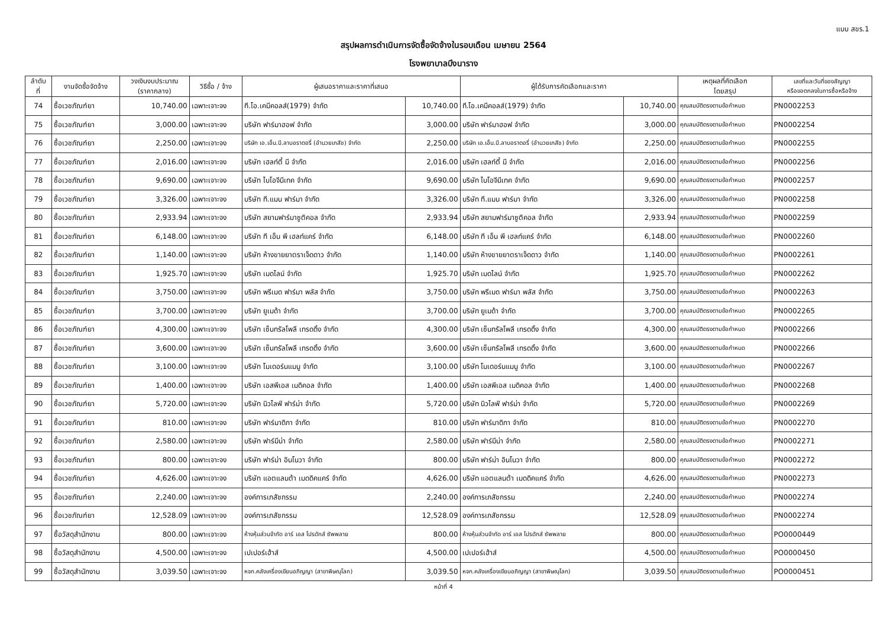แบบ สขร.1
สรุปผลการดำเนินการจัดซื้อจัดจ้างในรอบเดือน เมษายน 2564
โรงพยาบาลบึงนาราง
| ลำดับ ที่ | งานจัดซื้อจัดจ้าง | วงเงินงบประมาณ (ราคากลาง) | วิธีซื้อ / จ้าง | ผู้เสนอราคาและราคาที่เสนอ | | ผู้ได้รับการคัดเลือกและราคา | | เหตุผลที่คัดเลือก โดยสรุป | เลขที่และวันที่ของสัญญา หรือขอตกลงในการซื้อหรือจ้าง |
| --- | --- | --- | --- | --- | --- | --- | --- | --- | --- |
| 74 | ซื้อเวชภัณฑ์ยา | 10,740.00 | เฉพาะเจาะจง | ที.โอ.เคมีคอลส์(1979) จำกัด | 10,740.00 | ที.โอ.เคมีคอลส์(1979) จำกัด | 10,740.00 | คุณสมบัติตรงตามข้อกำหนด | PN0002253 |
| 75 | ซื้อเวชภัณฑ์ยา | 3,000.00 | เฉพาะเจาะจง | บริษัท ฟาร์มาฮอฟ จำกัด | 3,000.00 | บริษัท ฟาร์มาฮอฟ จำกัด | 3,000.00 | คุณสมบัติตรงตามข้อกำหนด | PN0002254 |
| 76 | ซื้อเวชภัณฑ์ยา | 2,250.00 | เฉพาะเจาะจง | บริษัท เอ.เอ็น.บี.ลาบอราตอรี่ (อำนวยเภสัช) จำกัด | 2,250.00 | บริษัท เอ.เอ็น.บี.ลาบอราตอรี่ (อำนวยเภสัช) จำกัด | 2,250.00 | คุณสมบัติตรงตามข้อกำหนด | PN0002255 |
| 77 | ซื้อเวชภัณฑ์ยา | 2,016.00 | เฉพาะเจาะจง | บริษัท เฮลท์ตี้ มี จำกัด | 2,016.00 | บริษัท เฮลท์ตี้ มี จำกัด | 2,016.00 | คุณสมบัติตรงตามข้อกำหนด | PN0002256 |
| 78 | ซื้อเวชภัณฑ์ยา | 9,690.00 | เฉพาะเจาะจง | บริษัท ไบโอจีนีเทค จำกัด | 9,690.00 | บริษัท ไบโอจีนีเทค จำกัด | 9,690.00 | คุณสมบัติตรงตามข้อกำหนด | PN0002257 |
| 79 | ซื้อเวชภัณฑ์ยา | 3,326.00 | เฉพาะเจาะจง | บริษัท ที.แมน ฟาร์มา จำกัด | 3,326.00 | บริษัท ที.แมน ฟาร์มา จำกัด | 3,326.00 | คุณสมบัติตรงตามข้อกำหนด | PN0002258 |
| 80 | ซื้อเวชภัณฑ์ยา | 2,933.94 | เฉพาะเจาะจง | บริษัท สยามฟาร์มาซูติคอล จำกัด | 2,933.94 | บริษัท สยามฟาร์มาซูติคอล จำกัด | 2,933.94 | คุณสมบัติตรงตามข้อกำหนด | PN0002259 |
| 81 | ซื้อเวชภัณฑ์ยา | 6,148.00 | เฉพาะเจาะจง | บริษัท ที เอ็น พี เฮลท์แคร์ จำกัด | 6,148.00 | บริษัท ที เอ็น พี เฮลท์แคร์ จำกัด | 6,148.00 | คุณสมบัติตรงตามข้อกำหนด | PN0002260 |
| 82 | ซื้อเวชภัณฑ์ยา | 1,140.00 | เฉพาะเจาะจง | บริษัท ห้างขายยาตราเจ็ดดาว จำกัด | 1,140.00 | บริษัท ห้างขายยาตราเจ็ดดาว จำกัด | 1,140.00 | คุณสมบัติตรงตามข้อกำหนด | PN0002261 |
| 83 | ซื้อเวชภัณฑ์ยา | 1,925.70 | เฉพาะเจาะจง | บริษัท เมดไลน์ จำกัด | 1,925.70 | บริษัท เมดไลน์ จำกัด | 1,925.70 | คุณสมบัติตรงตามข้อกำหนด | PN0002262 |
| 84 | ซื้อเวชภัณฑ์ยา | 3,750.00 | เฉพาะเจาะจง | บริษัท พรีเมด ฟาร์มา พลัส จำกัด | 3,750.00 | บริษัท พรีเมด ฟาร์มา พลัส จำกัด | 3,750.00 | คุณสมบัติตรงตามข้อกำหนด | PN0002263 |
| 85 | ซื้อเวชภัณฑ์ยา | 3,700.00 | เฉพาะเจาะจง | บริษัท ยูเมด้า จำกัด | 3,700.00 | บริษัท ยูเมด้า จำกัด | 3,700.00 | คุณสมบัติตรงตามข้อกำหนด | PN0002265 |
| 86 | ซื้อเวชภัณฑ์ยา | 4,300.00 | เฉพาะเจาะจง | บริษัท เซ็นทรัลโพลี เทรดดิ้ง จำกัด | 4,300.00 | บริษัท เซ็นทรัลโพลี เทรดดิ้ง จำกัด | 4,300.00 | คุณสมบัติตรงตามข้อกำหนด | PN0002266 |
| 87 | ซื้อเวชภัณฑ์ยา | 3,600.00 | เฉพาะเจาะจง | บริษัท เซ็นทรัลโพลี เทรดดิ้ง จำกัด | 3,600.00 | บริษัท เซ็นทรัลโพลี เทรดดิ้ง จำกัด | 3,600.00 | คุณสมบัติตรงตามข้อกำหนด | PN0002266 |
| 88 | ซื้อเวชภัณฑ์ยา | 3,100.00 | เฉพาะเจาะจง | บริษัท โมเดอร์นแมนู จำกัด | 3,100.00 | บริษัท โมเดอร์นแมนู จำกัด | 3,100.00 | คุณสมบัติตรงตามข้อกำหนด | PN0002267 |
| 89 | ซื้อเวชภัณฑ์ยา | 1,400.00 | เฉพาะเจาะจง | บริษัท เอสพีเอส เมดิคอล จำกัด | 1,400.00 | บริษัท เอสพีเอส เมดิคอล จำกัด | 1,400.00 | คุณสมบัติตรงตามข้อกำหนด | PN0002268 |
| 90 | ซื้อเวชภัณฑ์ยา | 5,720.00 | เฉพาะเจาะจง | บริษัท นิวไลฟ์ ฟาร์ม่า จำกัด | 5,720.00 | บริษัท นิวไลฟ์ ฟาร์ม่า จำกัด | 5,720.00 | คุณสมบัติตรงตามข้อกำหนด | PN0002269 |
| 91 | ซื้อเวชภัณฑ์ยา | 810.00 | เฉพาะเจาะจง | บริษัท ฟาร์มาดิกา จำกัด | 810.00 | บริษัท ฟาร์มาดิกา จำกัด | 810.00 | คุณสมบัติตรงตามข้อกำหนด | PN0002270 |
| 92 | ซื้อเวชภัณฑ์ยา | 2,580.00 | เฉพาะเจาะจง | บริษัท ฟาร์มีน่า จำกัด | 2,580.00 | บริษัท ฟาร์มีน่า จำกัด | 2,580.00 | คุณสมบัติตรงตามข้อกำหนด | PN0002271 |
| 93 | ซื้อเวชภัณฑ์ยา | 800.00 | เฉพาะเจาะจง | บริษัท ฟาร์ม่า อินโนวา จำกัด | 800.00 | บริษัท ฟาร์ม่า อินโนวา จำกัด | 800.00 | คุณสมบัติตรงตามข้อกำหนด | PN0002272 |
| 94 | ซื้อเวชภัณฑ์ยา | 4,626.00 | เฉพาะเจาะจง | บริษัท แอตแลนต้า เมดดิคแคร์ จำกัด | 4,626.00 | บริษัท แอตแลนต้า เมดดิคแคร์ จำกัด | 4,626.00 | คุณสมบัติตรงตามข้อกำหนด | PN0002273 |
| 95 | ซื้อเวชภัณฑ์ยา | 2,240.00 | เฉพาะเจาะจง | องค์การเภสัชกรรม | 2,240.00 | องค์การเภสัชกรรม | 2,240.00 | คุณสมบัติตรงตามข้อกำหนด | PN0002274 |
| 96 | ซื้อเวชภัณฑ์ยา | 12,528.09 | เฉพาะเจาะจง | องค์การเภสัชกรรม | 12,528.09 | องค์การเภสัชกรรม | 12,528.09 | คุณสมบัติตรงตามข้อกำหนด | PN0002274 |
| 97 | ซื้อวัสดุสำนักงาน | 800.00 | เฉพาะเจาะจง | ห้างหุ้นส่วนจำกัด อาร์ เอส โปรดักส์ ซัพพลาย | 800.00 | ห้างหุ้นส่วนจำกัด อาร์ เอส โปรดักส์ ซัพพลาย | 800.00 | คุณสมบัติตรงตามข้อกำหนด | PO0000449 |
| 98 | ซื้อวัสดุสำนักงาน | 4,500.00 | เฉพาะเจาะจง | เปเปอร์เฮ้าส์ | 4,500.00 | เปเปอร์เฮ้าส์ | 4,500.00 | คุณสมบัติตรงตามข้อกำหนด | PO0000450 |
| 99 | ซื้อวัสดุสำนักงาน | 3,039.50 | เฉพาะเจาะจง | หจก.คลังเครื่องเขียนอภิญญา (สาขาพิษณุโลก) | 3,039.50 | หจก.คลังเครื่องเขียนอภิญญา (สาขาพิษณุโลก) | 3,039.50 | คุณสมบัติตรงตามข้อกำหนด | PO0000451 |
หน้าที่ 4